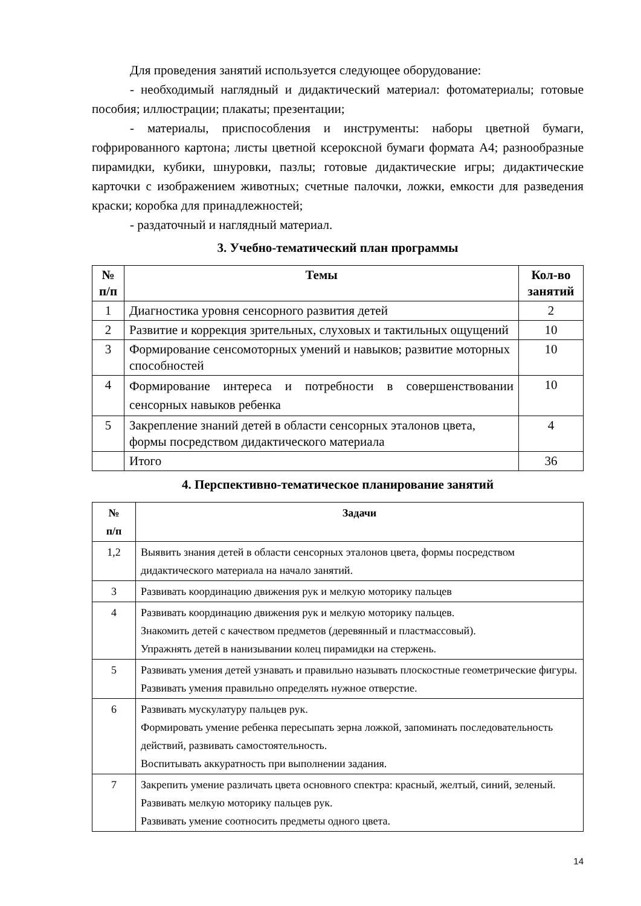Для проведения занятий используется следующее оборудование:
- необходимый наглядный и дидактический материал: фотоматериалы; готовые пособия; иллюстрации; плакаты; презентации;
- материалы, приспособления и инструменты: наборы цветной бумаги, гофрированного картона; листы цветной ксероксной бумаги формата А4; разнообразные пирамидки, кубики, шнуровки, пазлы; готовые дидактические игры; дидактические карточки с изображением животных; счетные палочки, ложки, емкости для разведения краски; коробка для принадлежностей;
- раздаточный и наглядный материал.
3. Учебно-тематический план программы
| № п/п | Темы | Кол-во занятий |
| --- | --- | --- |
| 1 | Диагностика уровня сенсорного развития детей | 2 |
| 2 | Развитие и коррекция зрительных, слуховых и тактильных ощущений | 10 |
| 3 | Формирование сенсомоторных умений и навыков; развитие моторных способностей | 10 |
| 4 | Формирование интереса и потребности в совершенствовании сенсорных навыков ребенка | 10 |
| 5 | Закрепление знаний детей в области сенсорных эталонов цвета, формы посредством дидактического материала | 4 |
| | Итого | 36 |
4. Перспективно-тематическое планирование занятий
| № п/п | Задачи |
| --- | --- |
| 1,2 | Выявить знания детей в области сенсорных эталонов цвета, формы посредством дидактического материала на начало занятий. |
| 3 | Развивать координацию движения рук и мелкую моторику пальцев |
| 4 | Развивать координацию движения рук и мелкую моторику пальцев. Знакомить детей с качеством предметов (деревянный и пластмассовый). Упражнять детей в нанизывании колец пирамидки на стержень. |
| 5 | Развивать умения детей узнавать и правильно называть плоскостные геометрические фигуры. Развивать умения правильно определять нужное отверстие. |
| 6 | Развивать мускулатуру пальцев рук. Формировать умение ребенка пересыпать зерна ложкой, запоминать последовательность действий, развивать самостоятельность. Воспитывать аккуратность при выполнении задания. |
| 7 | Закрепить умение различать цвета основного спектра: красный, желтый, синий, зеленый. Развивать мелкую моторику пальцев рук. Развивать умение соотносить предметы одного цвета. |
14